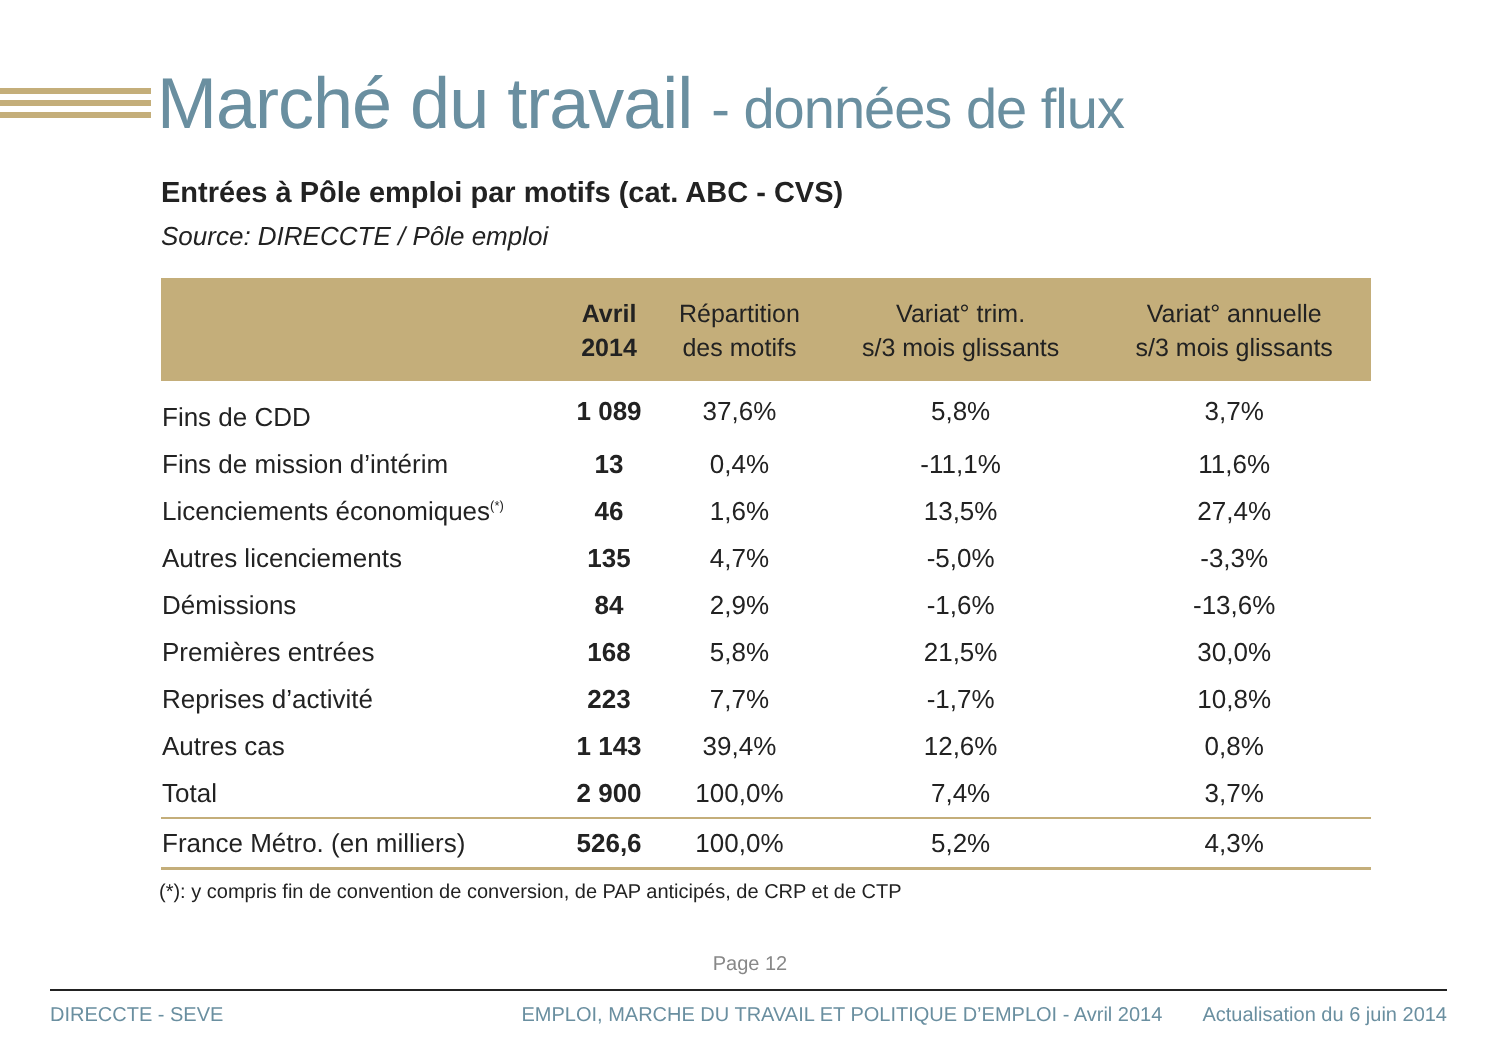Marché du travail - données de flux
Entrées à Pôle emploi par motifs (cat. ABC - CVS)
Source: DIRECCTE / Pôle emploi
| | Avril 2014 | Répartition des motifs | Variat° trim. s/3 mois glissants | Variat° annuelle s/3 mois glissants |
| --- | --- | --- | --- | --- |
| Fins de CDD | 1 089 | 37,6% | 5,8% | 3,7% |
| Fins de mission d’intérim | 13 | 0,4% | -11,1% | 11,6% |
| Licenciements économiques<sup>(*)</sup> | 46 | 1,6% | 13,5% | 27,4% |
| Autres licenciements | 135 | 4,7% | -5,0% | -3,3% |
| Démissions | 84 | 2,9% | -1,6% | -13,6% |
| Premières entrées | 168 | 5,8% | 21,5% | 30,0% |
| Reprises d’activité | 223 | 7,7% | -1,7% | 10,8% |
| Autres cas | 1 143 | 39,4% | 12,6% | 0,8% |
| Total | 2 900 | 100,0% | 7,4% | 3,7% |
| France Métro. (en milliers) | 526,6 | 100,0% | 5,2% | 4,3% |
(*): y compris fin de convention de conversion, de PAP anticipés, de CRP et de CTP
Page 12
DIRECCTE - SEVE EMPLOI, MARCHE DU TRAVAIL ET POLITIQUE D’EMPLOI - Avril 2014 Actualisation du 6 juin 2014